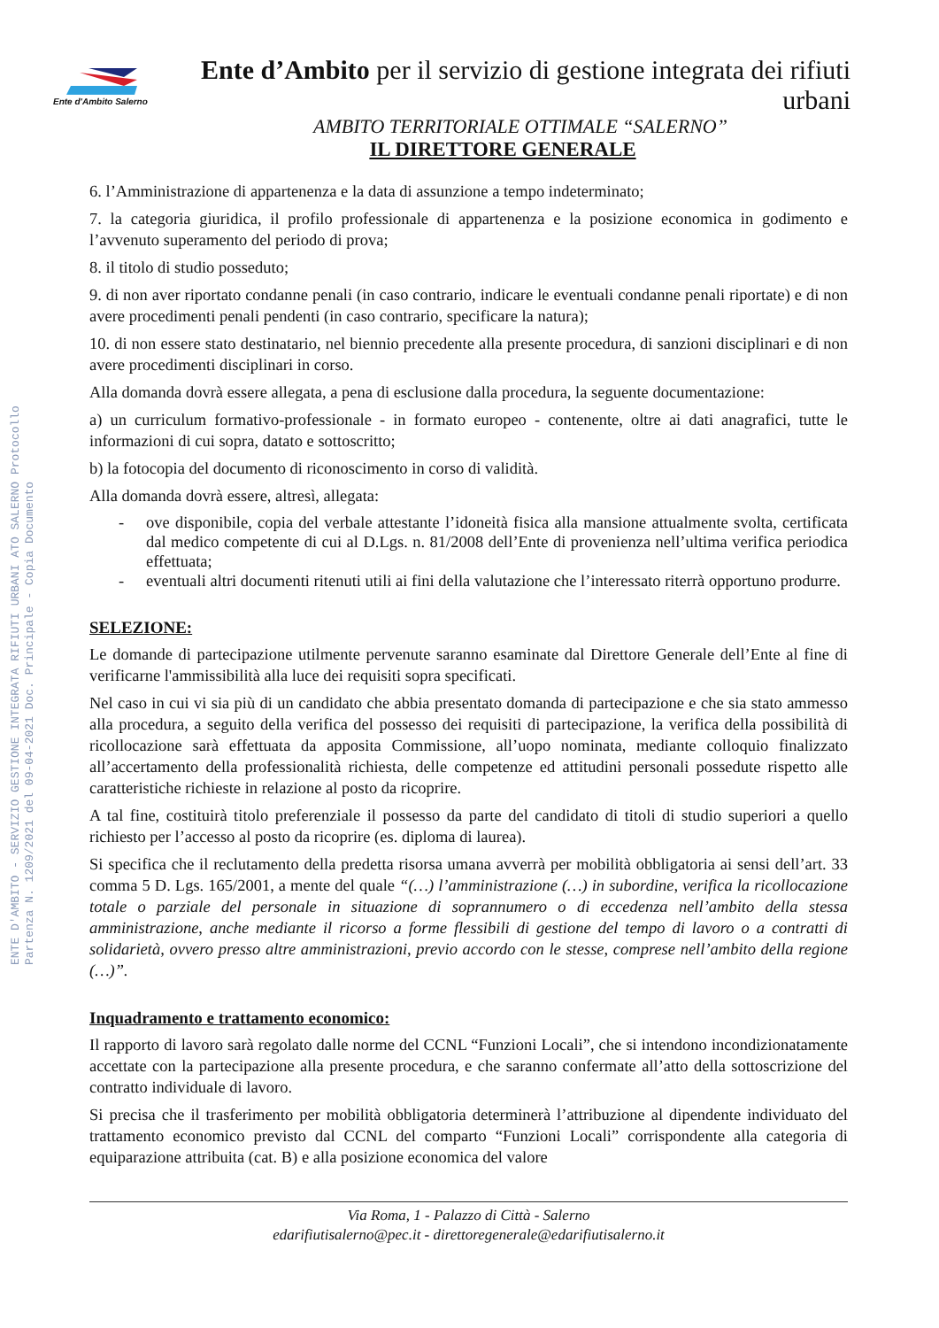Ente d'Ambito Salerno
Ente d’Ambito per il servizio di gestione integrata dei rifiuti urbani
AMBITO TERRITORIALE OTTIMALE “SALERNO”
IL DIRETTORE GENERALE
ENTE D'AMBITO - SERVIZIO GESTIONE INTEGRATA RIFIUTI URBANI ATO SALERNO Protocollo Partenza N. 1209/2021 del 09-04-2021 Doc. Principale - Copia Documento
6. l’Amministrazione di appartenenza e la data di assunzione a tempo indeterminato;
7. la categoria giuridica, il profilo professionale di appartenenza e la posizione economica in godimento e l’avvenuto superamento del periodo di prova;
8. il titolo di studio posseduto;
9. di non aver riportato condanne penali (in caso contrario, indicare le eventuali condanne penali riportate) e di non avere procedimenti penali pendenti (in caso contrario, specificare la natura);
10. di non essere stato destinatario, nel biennio precedente alla presente procedura, di sanzioni disciplinari e di non avere procedimenti disciplinari in corso.
Alla domanda dovrà essere allegata, a pena di esclusione dalla procedura, la seguente documentazione:
a) un curriculum formativo-professionale - in formato europeo - contenente, oltre ai dati anagrafici, tutte le informazioni di cui sopra, datato e sottoscritto;
b) la fotocopia del documento di riconoscimento in corso di validità.
Alla domanda dovrà essere, altresì, allegata:
- ove disponibile, copia del verbale attestante l’idoneità fisica alla mansione attualmente svolta, certificata dal medico competente di cui al D.Lgs. n. 81/2008 dell’Ente di provenienza nell’ultima verifica periodica effettuata;
- eventuali altri documenti ritenuti utili ai fini della valutazione che l’interessato riterrà opportuno produrre.
SELEZIONE:
Le domande di partecipazione utilmente pervenute saranno esaminate dal Direttore Generale dell’Ente al fine di verificarne l'ammissibilità alla luce dei requisiti sopra specificati.
Nel caso in cui vi sia più di un candidato che abbia presentato domanda di partecipazione e che sia stato ammesso alla procedura, a seguito della verifica del possesso dei requisiti di partecipazione, la verifica della possibilità di ricollocazione sarà effettuata da apposita Commissione, all’uopo nominata, mediante colloquio finalizzato all’accertamento della professionalità richiesta, delle competenze ed attitudini personali possedute rispetto alle caratteristiche richieste in relazione al posto da ricoprire.
A tal fine, costituirà titolo preferenziale il possesso da parte del candidato di titoli di studio superiori a quello richiesto per l’accesso al posto da ricoprire (es. diploma di laurea).
Si specifica che il reclutamento della predetta risorsa umana avverrà per mobilità obbligatoria ai sensi dell’art. 33 comma 5 D. Lgs. 165/2001, a mente del quale “(…) l’amministrazione (…) in subordine, verifica la ricollocazione totale o parziale del personale in situazione di soprannumero o di eccedenza nell’ambito della stessa amministrazione, anche mediante il ricorso a forme flessibili di gestione del tempo di lavoro o a contratti di solidarietà, ovvero presso altre amministrazioni, previo accordo con le stesse, comprese nell’ambito della regione (…)”.
Inquadramento e trattamento economico:
Il rapporto di lavoro sarà regolato dalle norme del CCNL “Funzioni Locali”, che si intendono incondizionatamente accettate con la partecipazione alla presente procedura, e che saranno confermate all’atto della sottoscrizione del contratto individuale di lavoro.
Si precisa che il trasferimento per mobilità obbligatoria determinerà l’attribuzione al dipendente individuato del trattamento economico previsto dal CCNL del comparto “Funzioni Locali” corrispondente alla categoria di equiparazione attribuita (cat. B) e alla posizione economica del valore
Via Roma, 1 - Palazzo di Città - Salerno
edarifiutisalerno@pec.it - direttoregenerale@edarifiutisalerno.it